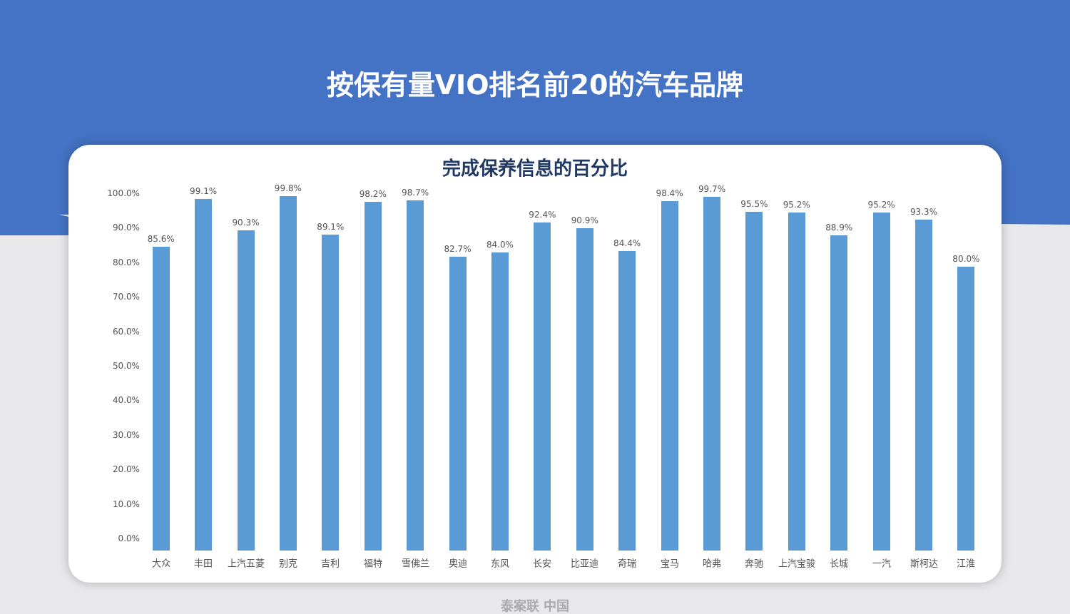按保有量VIO排名前20的汽车品牌
完成保养信息的百分比
100.0%
90.0%
80.0%
70.0%
60.0%
50.0%
40.0%
30.0%
20.0%
10.0%
0.0%
85.6%
大众
99.1%
丰田
90.3%
上汽五菱
99.8%
别克
89.1%
吉利
98.2%
福特
98.7%
雪佛兰
82.7%
奥迪
84.0%
东风
92.4%
长安
90.9%
比亚迪
84.4%
奇瑞
98.4%
宝马
99.7%
哈弗
95.5%
奔驰
95.2%
上汽宝骏
88.9%
长城
95.2%
一汽
93.3%
斯柯达
80.0%
江淮
泰案联 中国